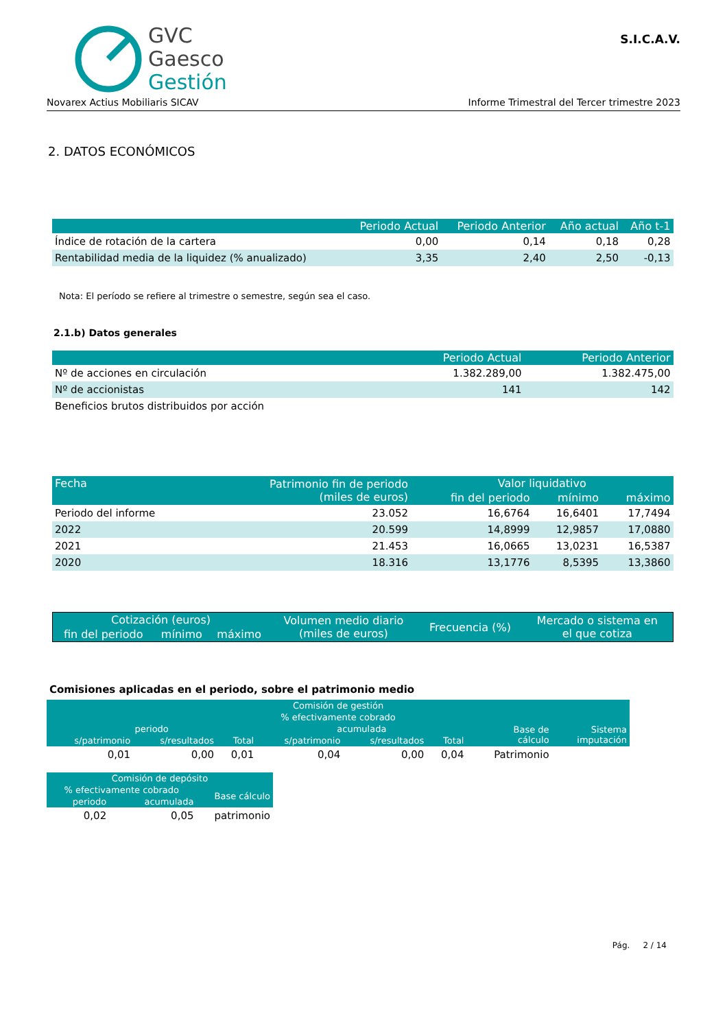GVC
Gaesco
Gestión
S.I.C.A.V.
Novarex Actius Mobiliaris SICAV Informe Trimestral del Tercer trimestre 2023
2. DATOS ECONÓMICOS
| | Periodo Actual | Periodo Anterior | Año actual | Año t-1 |
| --- | --- | --- | --- | --- |
| Índice de rotación de la cartera | 0,00 | 0,14 | 0,18 | 0,28 |
| Rentabilidad media de la liquidez (% anualizado) | 3,35 | 2,40 | 2,50 | -0,13 |
Nota: El período se refiere al trimestre o semestre, según sea el caso.
2.1.b) Datos generales
| | Periodo Actual | Periodo Anterior |
| --- | --- | --- |
| Nº de acciones en circulación | 1.382.289,00 | 1.382.475,00 |
| Nº de accionistas | 141 | 142 |
| Beneficios brutos distribuidos por acción | | |
| Fecha | Patrimonio fin de periodo (miles de euros) | Valor liquidativo | | |
| --- | --- | --- | --- | --- |
| | | fin del periodo | mínimo | máximo |
| Periodo del informe | 23.052 | 16,6764 | 16,6401 | 17,7494 |
| 2022 | 20.599 | 14,8999 | 12,9857 | 17,0880 |
| 2021 | 21.453 | 16,0665 | 13,0231 | 16,5387 |
| 2020 | 18.316 | 13,1776 | 8,5395 | 13,3860 |
| Cotización (euros) | | | Volumen medio diario (miles de euros) | Frecuencia (%) | Mercado o sistema en el que cotiza |
| --- | --- | --- | --- | --- | --- |
| fin del periodo | mínimo | máximo | | | |
Comisiones aplicadas en el periodo, sobre el patrimonio medio
| Comisión de gestión | | | | | | | |
| --- | --- | --- | --- | --- | --- | --- | --- |
| % efectivamente cobrado | | | | | | | |
| periodo | | | acumulada | | | Base de cálculo | Sistema imputación |
| s/patrimonio | s/resultados | Total | s/patrimonio | s/resultados | Total | | |
| 0,01 | 0,00 | 0,01 | 0,04 | 0,00 | 0,04 | Patrimonio | |
| Comisión de depósito | | |
| --- | --- | --- |
| % efectivamente cobrado | | Base cálculo |
| periodo | acumulada | |
| 0,02 | 0,05 | patrimonio |
Pág. 2 / 14